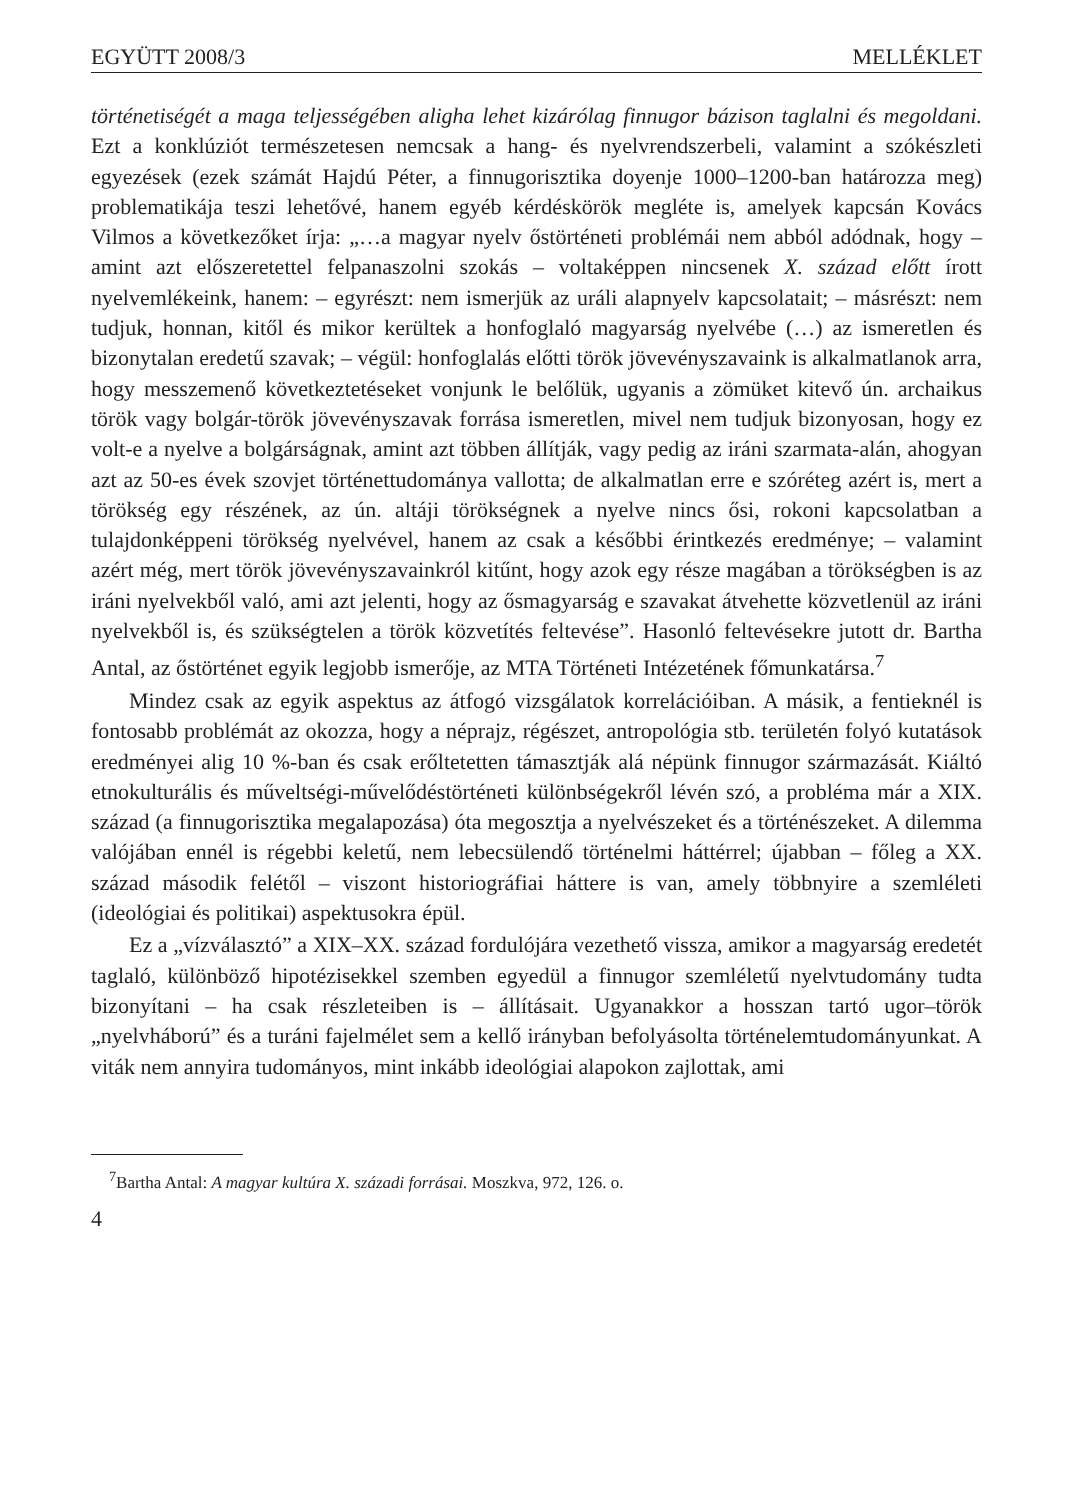EGYÜTT 2008/3 MELLÉKLET
történetiségét a maga teljességében aligha lehet kizárólag finnugor bázison taglalni és megoldani. Ezt a konklúziót természetesen nemcsak a hang- és nyelvrendszerbeli, valamint a szókészleti egyezések (ezek számát Hajdú Péter, a finnugorisztika doyenje 1000–1200-ban határozza meg) problematikája teszi lehetővé, hanem egyéb kérdéskörök megléte is, amelyek kapcsán Kovács Vilmos a következőket írja: „…a magyar nyelv őstörténeti problémái nem abból adódnak, hogy – amint azt előszeretettel felpanaszolni szokás – voltaképpen nincsenek X. század előtt írott nyelvemlékeink, hanem: – egyrészt: nem ismerjük az uráli alapnyelv kapcsolatait; – másrészt: nem tudjuk, honnan, kitől és mikor kerültek a honfoglaló magyarság nyelvébe (…) az ismeretlen és bizonytalan eredetű szavak; – végül: honfoglalás előtti török jövevényszavaink is alkalmatlanok arra, hogy messzemenő következtetéseket vonjunk le belőlük, ugyanis a zömüket kitevő ún. archaikus török vagy bolgár-török jövevényszavak forrása ismeretlen, mivel nem tudjuk bizonyosan, hogy ez volt-e a nyelve a bolgárságnak, amint azt többen állítják, vagy pedig az iráni szarmata-alán, ahogyan azt az 50-es évek szovjet történettudománya vallotta; de alkalmatlan erre e szóréteg azért is, mert a törökség egy részének, az ún. altáji törökségnek a nyelve nincs ősi, rokoni kapcsolatban a tulajdonképpeni törökség nyelvével, hanem az csak a későbbi érintkezés eredménye; – valamint azért még, mert török jövevényszavainkról kitűnt, hogy azok egy része magában a törökségben is az iráni nyelvekből való, ami azt jelenti, hogy az ősmagyarság e szavakat átvehette közvetlenül az iráni nyelvekből is, és szükségtelen a török közvetítés feltevése”. Hasonló feltevésekre jutott dr. Bartha Antal, az őstörténet egyik legjobb ismerője, az MTA Történeti Intézetének főmunkatársa.<sup>7</sup>
Mindez csak az egyik aspektus az átfogó vizsgálatok korrelációiban. A másik, a fentieknél is fontosabb problémát az okozza, hogy a néprajz, régészet, antropológia stb. területén folyó kutatások eredményei alig 10 %-ban és csak erőltetetten támasztják alá népünk finnugor származását. Kiáltó etnokulturális és műveltségi-művelődéstörténeti különbségekről lévén szó, a probléma már a XIX. század (a finnugorisztika megalapozása) óta megosztja a nyelvészeket és a történészeket. A dilemma valójában ennél is régebbi keletű, nem lebecsülendő történelmi háttérrel; újabban – főleg a XX. század második felétől – viszont historiográfiai háttere is van, amely többnyire a szemléleti (ideológiai és politikai) aspektusokra épül.
Ez a „vízválasztó” a XIX–XX. század fordulójára vezethető vissza, amikor a magyarság eredetét taglaló, különböző hipotézisekkel szemben egyedül a finnugor szemléletű nyelvtudomány tudta bizonyítani – ha csak részleteiben is – állításait. Ugyanakkor a hosszan tartó ugor–török „nyelvháború” és a turáni fajelmélet sem a kellő irányban befolyásolta történelemtudományunkat. A viták nem annyira tudományos, mint inkább ideológiai alapokon zajlottak, ami
<sup>7</sup> Bartha Antal: A magyar kultúra X. századi forrásai. Moszkva, 972, 126. o.
4